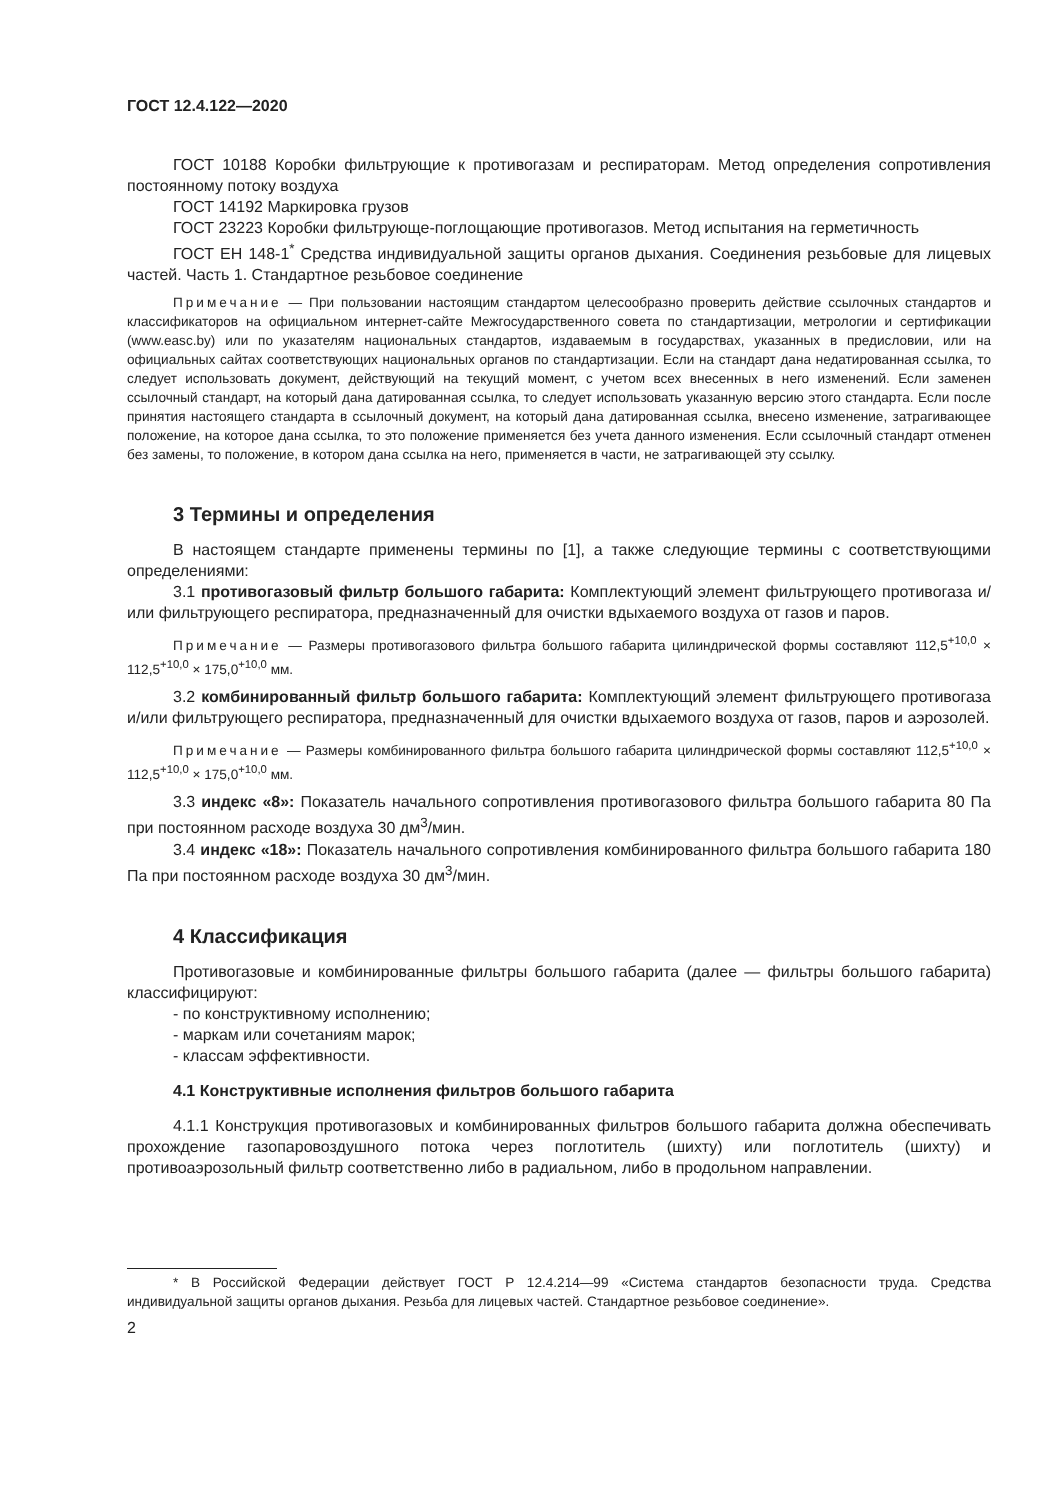ГОСТ 12.4.122—2020
ГОСТ 10188 Коробки фильтрующие к противогазам и респираторам. Метод определения сопротивления постоянному потоку воздуха
ГОСТ 14192 Маркировка грузов
ГОСТ 23223 Коробки фильтрующе-поглощающие противогазов. Метод испытания на герметичность
ГОСТ ЕН 148-1<sup>*</sup> Средства индивидуальной защиты органов дыхания. Соединения резьбовые для лицевых частей. Часть 1. Стандартное резьбовое соединение
Примечание — При пользовании настоящим стандартом целесообразно проверить действие ссылочных стандартов и классификаторов на официальном интернет-сайте Межгосударственного совета по стандартизации, метрологии и сертификации (www.easc.by) или по указателям национальных стандартов, издаваемым в государствах, указанных в предисловии, или на официальных сайтах соответствующих национальных органов по стандартизации. Если на стандарт дана недатированная ссылка, то следует использовать документ, действующий на текущий момент, с учетом всех внесенных в него изменений. Если заменен ссылочный стандарт, на который дана датированная ссылка, то следует использовать указанную версию этого стандарта. Если после принятия настоящего стандарта в ссылочный документ, на который дана датированная ссылка, внесено изменение, затрагивающее положение, на которое дана ссылка, то это положение применяется без учета данного изменения. Если ссылочный стандарт отменен без замены, то положение, в котором дана ссылка на него, применяется в части, не затрагивающей эту ссылку.
3 Термины и определения
В настоящем стандарте применены термины по [1], а также следующие термины с соответствующими определениями:
3.1 противогазовый фильтр большого габарита: Комплектующий элемент фильтрующего противогаза и/или фильтрующего респиратора, предназначенный для очистки вдыхаемого воздуха от газов и паров.
Примечание — Размеры противогазового фильтра большого габарита цилиндрической формы составляют 112,5<sup>+10,0</sup> × 112,5<sup>+10,0</sup> × 175,0<sup>+10,0</sup> мм.
3.2 комбинированный фильтр большого габарита: Комплектующий элемент фильтрующего противогаза и/или фильтрующего респиратора, предназначенный для очистки вдыхаемого воздуха от газов, паров и аэрозолей.
Примечание — Размеры комбинированного фильтра большого габарита цилиндрической формы составляют 112,5<sup>+10,0</sup> × 112,5<sup>+10,0</sup> × 175,0<sup>+10,0</sup> мм.
3.3 индекс «8»: Показатель начального сопротивления противогазового фильтра большого габарита 80 Па при постоянном расходе воздуха 30 дм<sup>3</sup>/мин.
3.4 индекс «18»: Показатель начального сопротивления комбинированного фильтра большого габарита 180 Па при постоянном расходе воздуха 30 дм<sup>3</sup>/мин.
4 Классификация
Противогазовые и комбинированные фильтры большого габарита (далее — фильтры большого габарита) классифицируют:
- по конструктивному исполнению;
- маркам или сочетаниям марок;
- классам эффективности.
4.1 Конструктивные исполнения фильтров большого габарита
4.1.1 Конструкция противогазовых и комбинированных фильтров большого габарита должна обеспечивать прохождение газопаровоздушного потока через поглотитель (шихту) или поглотитель (шихту) и противоаэрозольный фильтр соответственно либо в радиальном, либо в продольном направлении.
* В Российской Федерации действует ГОСТ Р 12.4.214—99 «Система стандартов безопасности труда. Средства индивидуальной защиты органов дыхания. Резьба для лицевых частей. Стандартное резьбовое соединение».
2